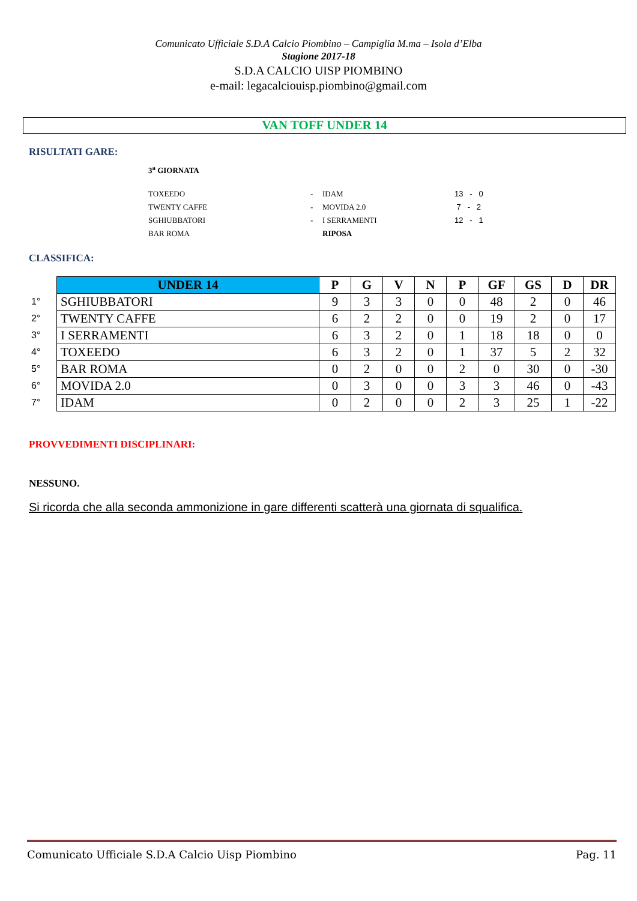Comunicato Ufficiale S.D.A Calcio Piombino – Campiglia M.ma – Isola d’Elba
Stagione 2017-18
S.D.A CALCIO UISP PIOMBINO
e-mail: legacalciouisp.piombino@gmail.com
VAN TOFF UNDER 14
RISULTATI GARE:
3<sup>a</sup> GIORNATA
| TOXEEDO | - | IDAM | 13 - 0 |
| TWENTY CAFFE | - | MOVIDA 2.0 | 7 - 2 |
| SGHIUBBATORI | - | I SERRAMENTI | 12 - 1 |
| BAR ROMA | | RIPOSA | |
CLASSIFICA:
| | UNDER 14 | P | G | V | N | P | GF | GS | D | DR |
| 1° | SGHIUBBATORI | 9 | 3 | 3 | 0 | 0 | 48 | 2 | 0 | 46 |
| 2° | TWENTY CAFFE | 6 | 2 | 2 | 0 | 0 | 19 | 2 | 0 | 17 |
| 3° | I SERRAMENTI | 6 | 3 | 2 | 0 | 1 | 18 | 18 | 0 | 0 |
| 4° | TOXEEDO | 6 | 3 | 2 | 0 | 1 | 37 | 5 | 2 | 32 |
| 5° | BAR ROMA | 0 | 2 | 0 | 0 | 2 | 0 | 30 | 0 | -30 |
| 6° | MOVIDA 2.0 | 0 | 3 | 0 | 0 | 3 | 3 | 46 | 0 | -43 |
| 7° | IDAM | 0 | 2 | 0 | 0 | 2 | 3 | 25 | 1 | -22 |
PROVVEDIMENTI DISCIPLINARI:
NESSUNO.
Si ricorda che alla seconda ammonizione in gare differenti scatterà una giornata di squalifica.
Comunicato Ufficiale S.D.A Calcio Uisp Piombino Pag. 11